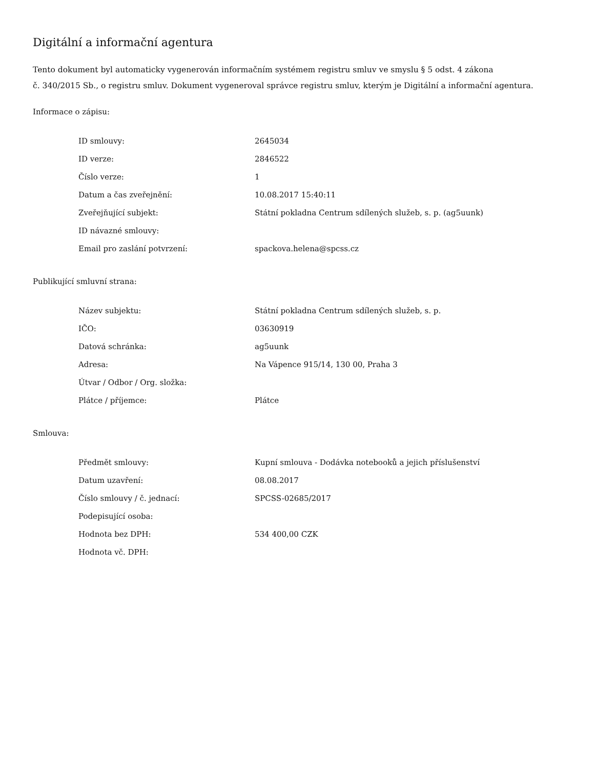Digitální a informační agentura
Tento dokument byl automaticky vygenerován informačním systémem registru smluv ve smyslu § 5 odst. 4 zákona
č. 340/2015 Sb., o registru smluv. Dokument vygeneroval správce registru smluv, kterým je Digitální a informační agentura.
Informace o zápisu:
| ID smlouvy: | 2645034 |
| ID verze: | 2846522 |
| Číslo verze: | 1 |
| Datum a čas zveřejnění: | 10.08.2017 15:40:11 |
| Zveřejňující subjekt: | Státní pokladna Centrum sdílených služeb, s. p. (ag5uunk) |
| ID návazné smlouvy: | |
| Email pro zaslání potvrzení: | spackova.helena@spcss.cz |
Publikující smluvní strana:
| Název subjektu: | Státní pokladna Centrum sdílených služeb, s. p. |
| IČO: | 03630919 |
| Datová schránka: | ag5uunk |
| Adresa: | Na Vápence 915/14, 130 00, Praha 3 |
| Útvar / Odbor / Org. složka: | |
| Plátce / příjemce: | Plátce |
Smlouva:
| Předmět smlouvy: | Kupní smlouva - Dodávka notebooků a jejich příslušenství |
| Datum uzavření: | 08.08.2017 |
| Číslo smlouvy / č. jednací: | SPCSS-02685/2017 |
| Podepisující osoba: | |
| Hodnota bez DPH: | 534 400,00 CZK |
| Hodnota vč. DPH: | |